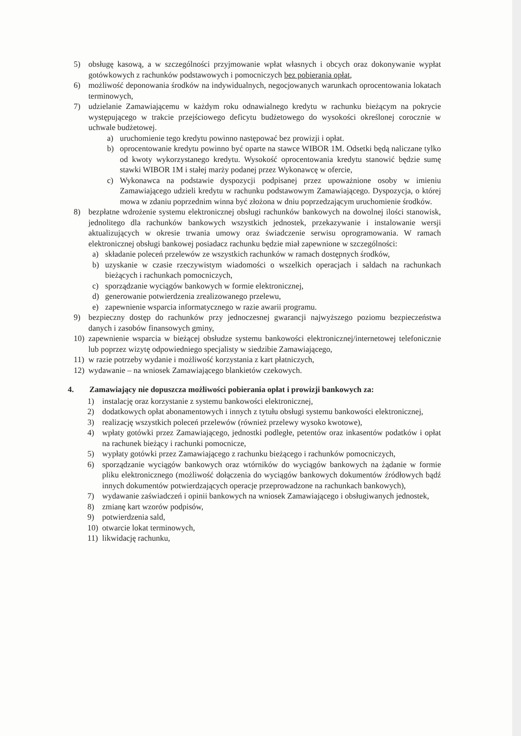5) obsługę kasową, a w szczególności przyjmowanie wpłat własnych i obcych oraz dokonywanie wypłat gotówkowych z rachunków podstawowych i pomocniczych bez pobierania opłat,
6) możliwość deponowania środków na indywidualnych, negocjowanych warunkach oprocentowania lokatach terminowych,
7) udzielanie Zamawiającemu w każdym roku odnawialnego kredytu w rachunku bieżącym na pokrycie występującego w trakcie przejściowego deficytu budżetowego do wysokości określonej corocznie w uchwale budżetowej.
a) uruchomienie tego kredytu powinno następować bez prowizji i opłat.
b) oprocentowanie kredytu powinno być oparte na stawce WIBOR 1M. Odsetki będą naliczane tylko od kwoty wykorzystanego kredytu. Wysokość oprocentowania kredytu stanowić będzie sumę stawki WIBOR 1M i stałej marży podanej przez Wykonawcę w ofercie,
c) Wykonawca na podstawie dyspozycji podpisanej przez upoważnione osoby w imieniu Zamawiającego udzieli kredytu w rachunku podstawowym Zamawiającego. Dyspozycja, o której mowa w zdaniu poprzednim winna być złożona w dniu poprzedzającym uruchomienie środków.
8) bezpłatne wdrożenie systemu elektronicznej obsługi rachunków bankowych na dowolnej ilości stanowisk, jednolitego dla rachunków bankowych wszystkich jednostek, przekazywanie i instalowanie wersji aktualizujących w okresie trwania umowy oraz świadczenie serwisu oprogramowania. W ramach elektronicznej obsługi bankowej posiadacz rachunku będzie miał zapewnione w szczególności:
a) składanie poleceń przelewów ze wszystkich rachunków w ramach dostępnych środków,
b) uzyskanie w czasie rzeczywistym wiadomości o wszelkich operacjach i saldach na rachunkach bieżących i rachunkach pomocniczych,
c) sporządzanie wyciągów bankowych w formie elektronicznej,
d) generowanie potwierdzenia zrealizowanego przelewu,
e) zapewnienie wsparcia informatycznego w razie awarii programu.
9) bezpieczny dostęp do rachunków przy jednoczesnej gwarancji najwyższego poziomu bezpieczeństwa danych i zasobów finansowych gminy,
10) zapewnienie wsparcia w bieżącej obsłudze systemu bankowości elektronicznej/internetowej telefonicznie lub poprzez wizytę odpowiedniego specjalisty w siedzibie Zamawiającego,
11) w razie potrzeby wydanie i możliwość korzystania z kart płatniczych,
12) wydawanie – na wniosek Zamawiającego blankietów czekowych.
4. Zamawiający nie dopuszcza możliwości pobierania opłat i prowizji bankowych za:
1) instalację oraz korzystanie z systemu bankowości elektronicznej,
2) dodatkowych opłat abonamentowych i innych z tytułu obsługi systemu bankowości elektronicznej,
3) realizację wszystkich poleceń przelewów (również przelewy wysoko kwotowe),
4) wpłaty gotówki przez Zamawiającego, jednostki podległe, petentów oraz inkasentów podatków i opłat na rachunek bieżący i rachunki pomocnicze,
5) wypłaty gotówki przez Zamawiającego z rachunku bieżącego i rachunków pomocniczych,
6) sporządzanie wyciągów bankowych oraz wtórników do wyciągów bankowych na żądanie w formie pliku elektronicznego (możliwość dołączenia do wyciągów bankowych dokumentów źródłowych bądź innych dokumentów potwierdzających operacje przeprowadzone na rachunkach bankowych),
7) wydawanie zaświadczeń i opinii bankowych na wniosek Zamawiającego i obsługiwanych jednostek,
8) zmianę kart wzorów podpisów,
9) potwierdzenia sald,
10) otwarcie lokat terminowych,
11) likwidację rachunku,